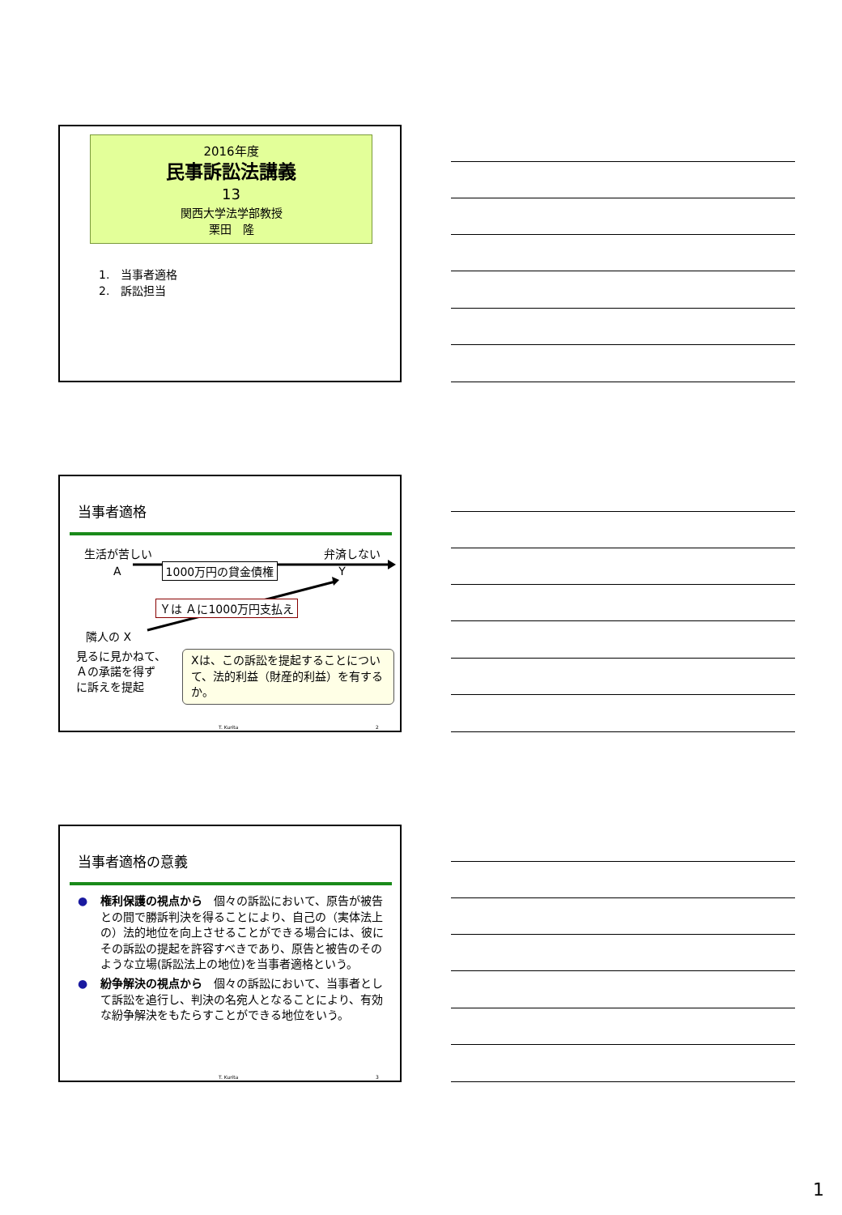2016年度
民事訴訟法講義
13
関西大学法学部教授
栗田　隆
1.　当事者適格
2.　訴訟担当
当事者適格
生活が苦しい 弁済しない
A 1000万円の貸金債権 Y
Ｙは Ａに1000万円支払え
隣人の X
見るに見かねて、
Ａの承諾を得ず
に訴えを提起
Xは、この訴訟を提起することについて、法的利益（財産的利益）を有するか。
T. Kurita 2
当事者適格の意義
● 権利保護の視点から　個々の訴訟において、原告が被告との間で勝訴判決を得ることにより、自己の（実体法上の）法的地位を向上させることができる場合には、彼にその訴訟の提起を許容すべきであり、原告と被告のそのような立場(訴訟法上の地位)を当事者適格という。
● 紛争解決の視点から　個々の訴訟において、当事者として訴訟を追行し、判決の名宛人となることにより、有効な紛争解決をもたらすことができる地位をいう。
T. Kurita 3
1